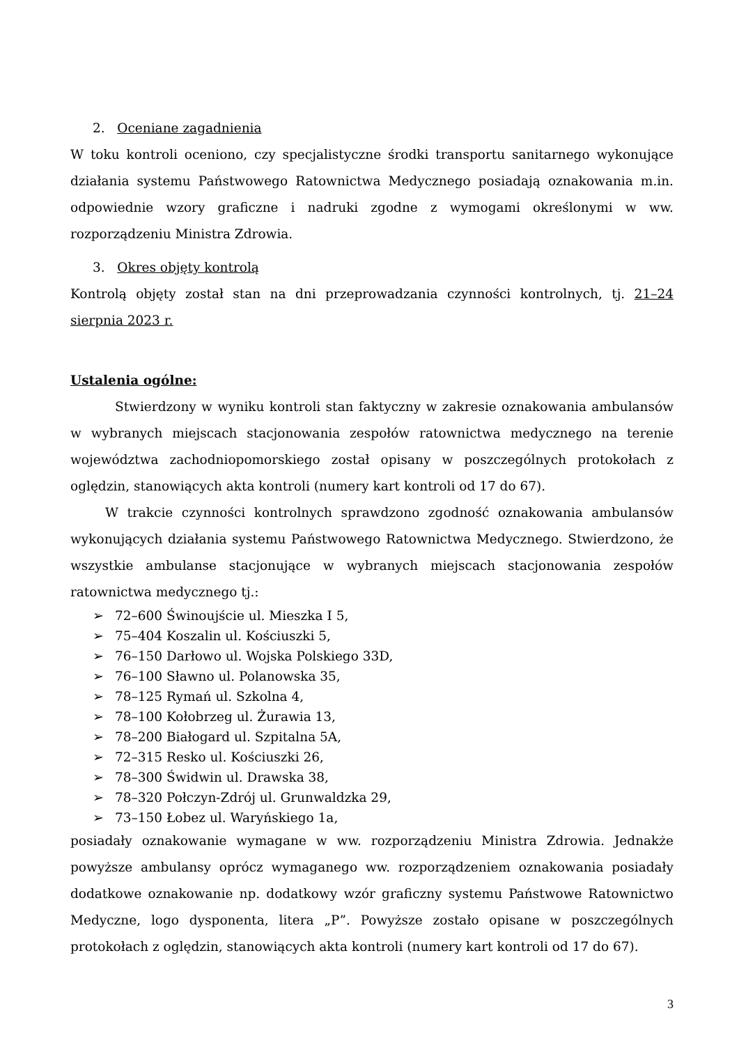2. Oceniane zagadnienia
W toku kontroli oceniono, czy specjalistyczne środki transportu sanitarnego wykonujące działania systemu Państwowego Ratownictwa Medycznego posiadają oznakowania m.in. odpowiednie wzory graficzne i nadruki zgodne z wymogami określonymi w ww. rozporządzeniu Ministra Zdrowia.
3. Okres objęty kontrolą
Kontrolą objęty został stan na dni przeprowadzania czynności kontrolnych, tj. 21–24 sierpnia 2023 r.
Ustalenia ogólne:
Stwierdzony w wyniku kontroli stan faktyczny w zakresie oznakowania ambulansów w wybranych miejscach stacjonowania zespołów ratownictwa medycznego na terenie województwa zachodniopomorskiego został opisany w poszczególnych protokołach z oględzin, stanowiących akta kontroli (numery kart kontroli od 17 do 67).
W trakcie czynności kontrolnych sprawdzono zgodność oznakowania ambulansów wykonujących działania systemu Państwowego Ratownictwa Medycznego. Stwierdzono, że wszystkie ambulanse stacjonujące w wybranych miejscach stacjonowania zespołów ratownictwa medycznego tj.:
➢ 72–600 Świnoujście ul. Mieszka I 5,
➢ 75–404 Koszalin ul. Kościuszki 5,
➢ 76–150 Darłowo ul. Wojska Polskiego 33D,
➢ 76–100 Sławno ul. Polanowska 35,
➢ 78–125 Rymań ul. Szkolna 4,
➢ 78–100 Kołobrzeg ul. Żurawia 13,
➢ 78–200 Białogard ul. Szpitalna 5A,
➢ 72–315 Resko ul. Kościuszki 26,
➢ 78–300 Świdwin ul. Drawska 38,
➢ 78–320 Połczyn-Zdrój ul. Grunwaldzka 29,
➢ 73–150 Łobez ul. Waryńskiego 1a,
posiadały oznakowanie wymagane w ww. rozporządzeniu Ministra Zdrowia. Jednakże powyższe ambulansy oprócz wymaganego ww. rozporządzeniem oznakowania posiadały dodatkowe oznakowanie np. dodatkowy wzór graficzny systemu Państwowe Ratownictwo Medyczne, logo dysponenta, litera „P”. Powyższe zostało opisane w poszczególnych protokołach z oględzin, stanowiących akta kontroli (numery kart kontroli od 17 do 67).
3